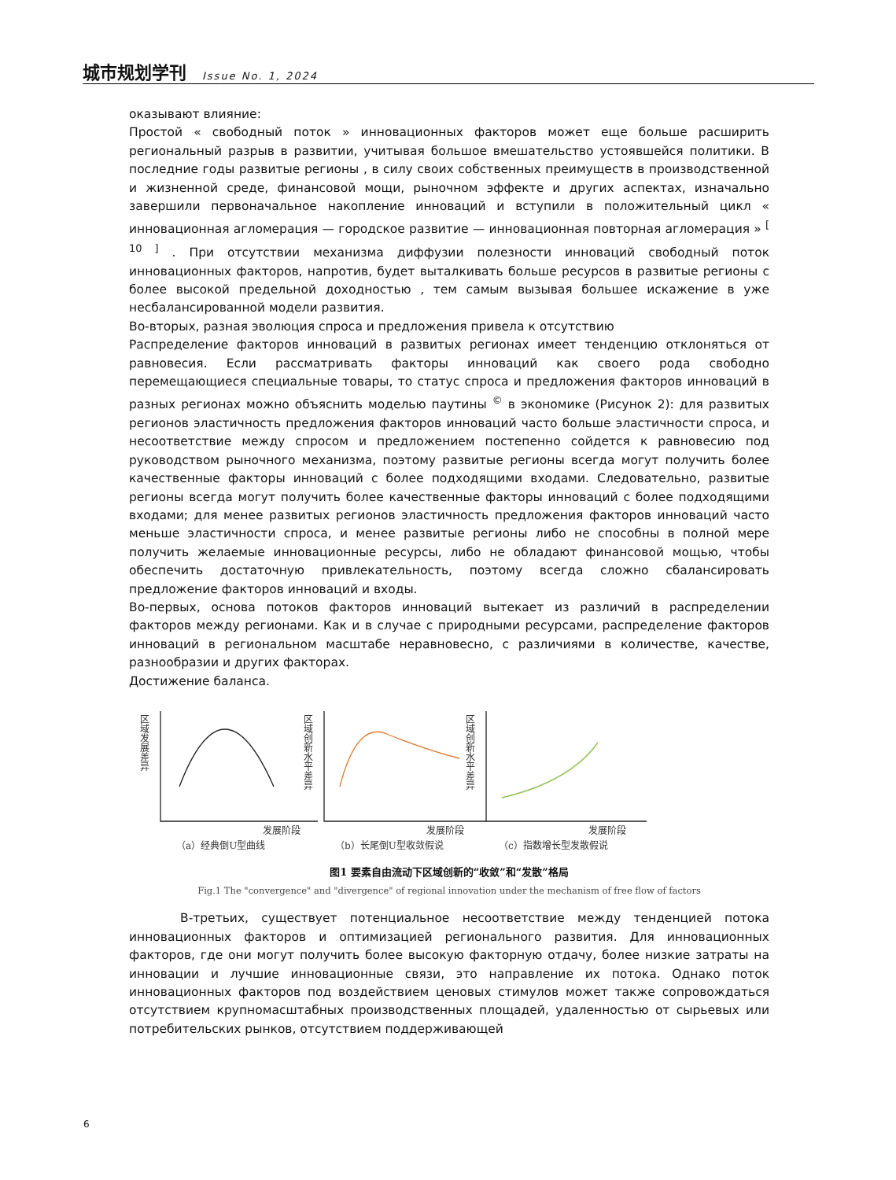城市规划学刊 Issue No. 1, 2024
оказывают влияние:
Простой « свободный поток » инновационных факторов может еще больше расширить региональный разрыв в развитии, учитывая большое вмешательство устоявшейся политики. В последние годы развитые регионы , в силу своих собственных преимуществ в производственной и жизненной среде, финансовой мощи, рыночном эффекте и других аспектах, изначально завершили первоначальное накопление инноваций и вступили в положительный цикл « инновационная агломерация — городское развитие — инновационная повторная агломерация » <sup>[ 10 ]</sup> . При отсутствии механизма диффузии полезности инноваций свободный поток инновационных факторов, напротив, будет выталкивать больше ресурсов в развитые регионы с более высокой предельной доходностью , тем самым вызывая большее искажение в уже несбалансированной модели развития.
Во-вторых, разная эволюция спроса и предложения привела к отсутствию
Распределение факторов инноваций в развитых регионах имеет тенденцию отклоняться от равновесия. Если рассматривать факторы инноваций как своего рода свободно перемещающиеся специальные товары, то статус спроса и предложения факторов инноваций в разных регионах можно объяснить моделью паутины <sup>©</sup> в экономике (Рисунок 2): для развитых регионов эластичность предложения факторов инноваций часто больше эластичности спроса, и несоответствие между спросом и предложением постепенно сойдется к равновесию под руководством рыночного механизма, поэтому развитые регионы всегда могут получить более качественные факторы инноваций с более подходящими входами. Следовательно, развитые регионы всегда могут получить более качественные факторы инноваций с более подходящими входами; для менее развитых регионов эластичность предложения факторов инноваций часто меньше эластичности спроса, и менее развитые регионы либо не способны в полной мере получить желаемые инновационные ресурсы, либо не обладают финансовой мощью, чтобы обеспечить достаточную привлекательность, поэтому всегда сложно сбалансировать предложение факторов инноваций и входы.
Во-первых, основа потоков факторов инноваций вытекает из различий в распределении факторов между регионами. Как и в случае с природными ресурсами, распределение факторов инноваций в региональном масштабе неравновесно, с различиями в количестве, качестве, разнообразии и других факторах.
Достижение баланса.
区域发展差异
区域创新水平差异
区域创新水平差异
发展阶段
发展阶段
发展阶段
（a）经典倒U型曲线
（b）长尾倒U型收敛假说
（c）指数增长型发散假说
图1 要素自由流动下区域创新的“收敛”和“发散”格局
Fig.1 The "convergence" and "divergence" of regional innovation under the mechanism of free flow of factors
В-третьих, существует потенциальное несоответствие между тенденцией потока инновационных факторов и оптимизацией регионального развития. Для инновационных факторов, где они могут получить более высокую факторную отдачу, более низкие затраты на инновации и лучшие инновационные связи, это направление их потока. Однако поток инновационных факторов под воздействием ценовых стимулов может также сопровождаться отсутствием крупномасштабных производственных площадей, удаленностью от сырьевых или потребительских рынков, отсутствием поддерживающей
6